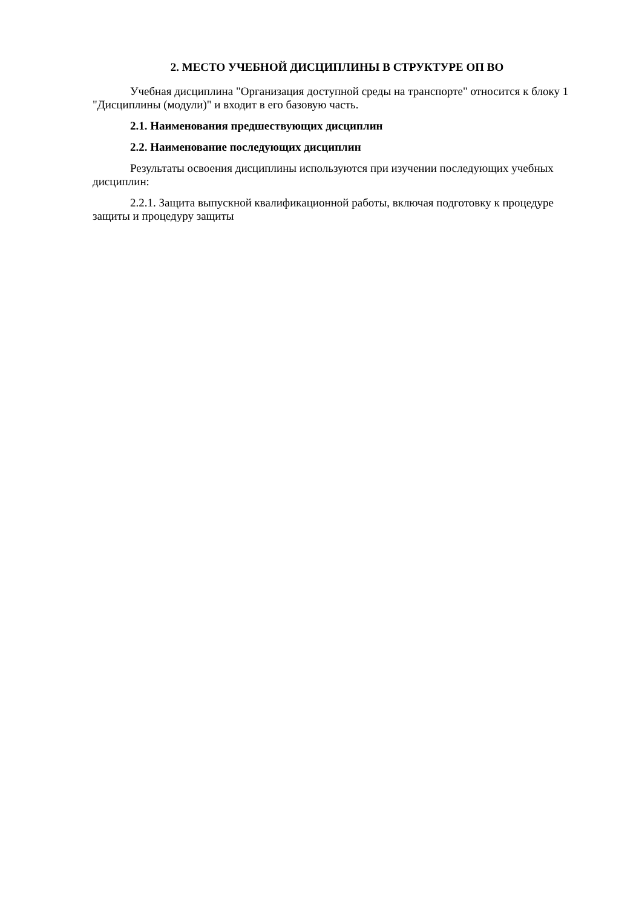2. МЕСТО УЧЕБНОЙ ДИСЦИПЛИНЫ В СТРУКТУРЕ ОП ВО
Учебная дисциплина "Организация доступной среды на транспорте" относится к блоку 1 "Дисциплины (модули)" и входит в его базовую часть.
2.1. Наименования предшествующих дисциплин
2.2. Наименование последующих дисциплин
Результаты освоения дисциплины используются при изучении последующих учебных дисциплин:
2.2.1. Защита выпускной квалификационной работы, включая подготовку к процедуре защиты и процедуру защиты